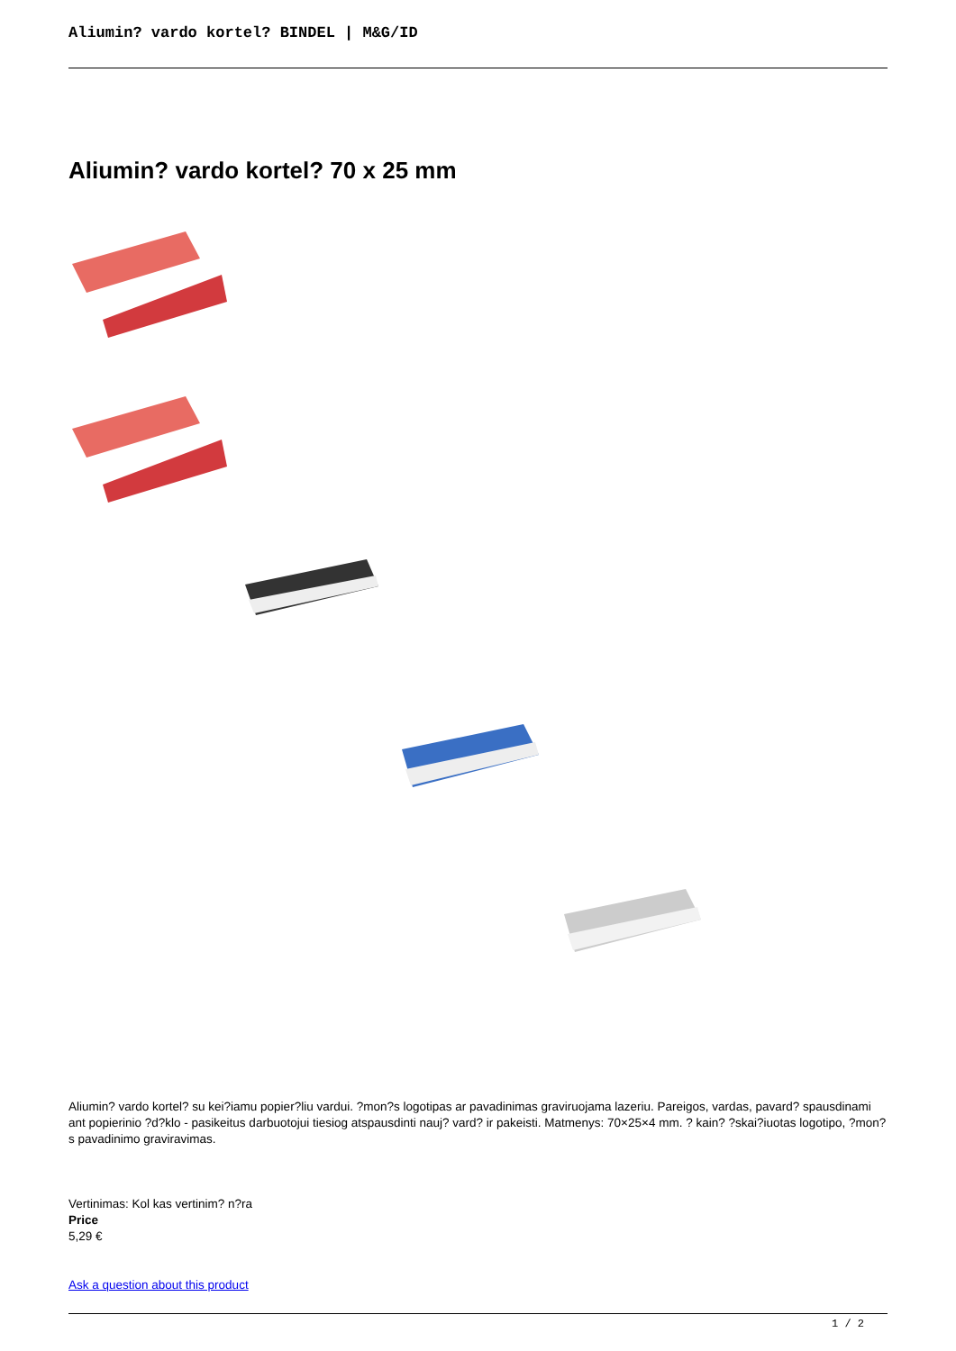Aliumin? vardo kortel? BINDEL | M&G/ID
Aliumin? vardo kortel? 70 x 25 mm
Aliumin? vardo kortel? su kei?iamu popier?liu vardui. ?mon?s logotipas ar pavadinimas graviruojama lazeriu. Pareigos, vardas, pavard? spausdinami ant popierinio ?d?klo - pasikeitus darbuotojui tiesiog atspausdinti nauj? vard? ir pakeisti. Matmenys: 70×25×4 mm. ? kain? ?skai?iuotas logotipo, ?mon?s pavadinimo graviravimas.
Vertinimas: Kol kas vertinim? n?ra
Price
5,29 €
Ask a question about this product
1 / 2